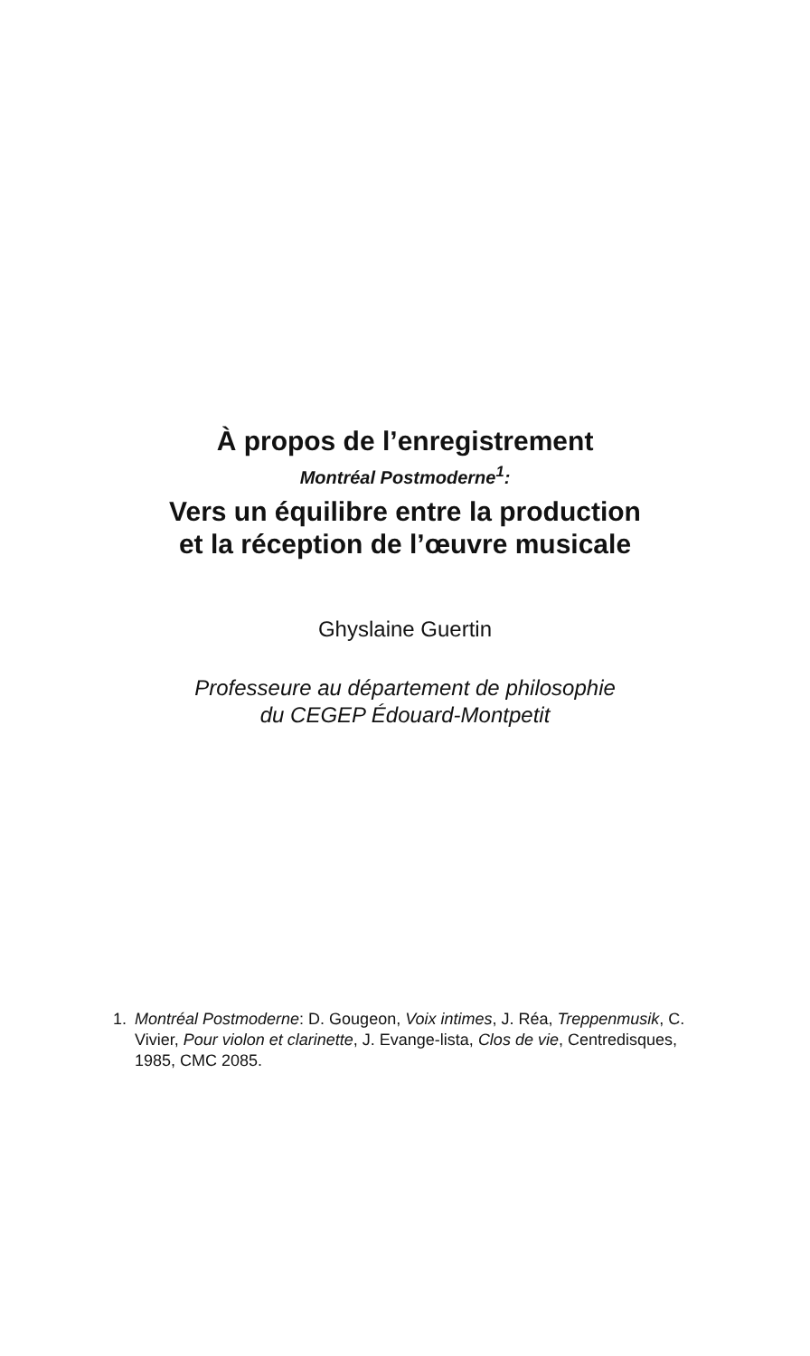À propos de l’enregistrement
Montréal Postmoderne<sup>1</sup>:
Vers un équilibre entre la production
et la réception de l’œuvre musicale
Ghyslaine Guertin
Professeure au département de philosophie
du CEGEP Édouard-Montpetit
1. Montréal Postmoderne: D. Gougeon, Voix intimes, J. Réa, Treppenmusik, C. Vivier, Pour violon et clarinette, J. Evange-lista, Clos de vie, Centredisques, 1985, CMC 2085.